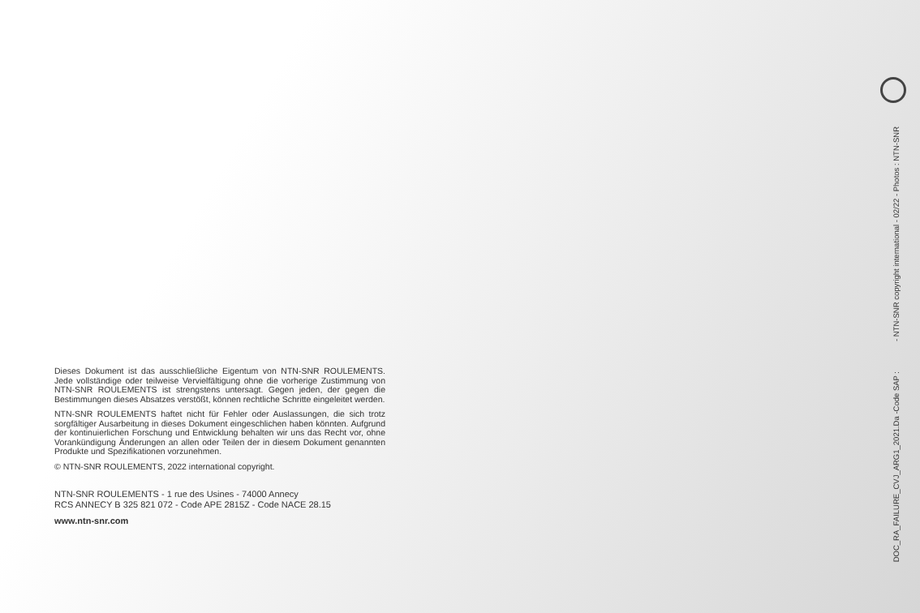Dieses Dokument ist das ausschließliche Eigentum von NTN-SNR ROULEMENTS. Jede vollständige oder teilweise Vervielfältigung ohne die vorherige Zustimmung von NTN-SNR ROULEMENTS ist strengstens untersagt. Gegen jeden, der gegen die Bestimmungen dieses Absatzes verstößt, können rechtliche Schritte eingeleitet werden.
NTN-SNR ROULEMENTS haftet nicht für Fehler oder Auslassungen, die sich trotz sorgfältiger Ausarbeitung in dieses Dokument eingeschlichen haben könnten. Aufgrund der kontinuierlichen Forschung und Entwicklung behalten wir uns das Recht vor, ohne Vorankündigung Änderungen an allen oder Teilen der in diesem Dokument genannten Produkte und Spezifikationen vorzunehmen.
© NTN-SNR ROULEMENTS, 2022 international copyright.
NTN-SNR ROULEMENTS - 1 rue des Usines - 74000 Annecy
RCS ANNECY B 325 821 072 - Code APE 2815Z - Code NACE 28.15
www.ntn-snr.com
DOC_RA_FAILURE_CVJ_ARG1_2021.Da -Code SAP : - NTN-SNR copyright international - 02/22 - Photos : NTN-SNR